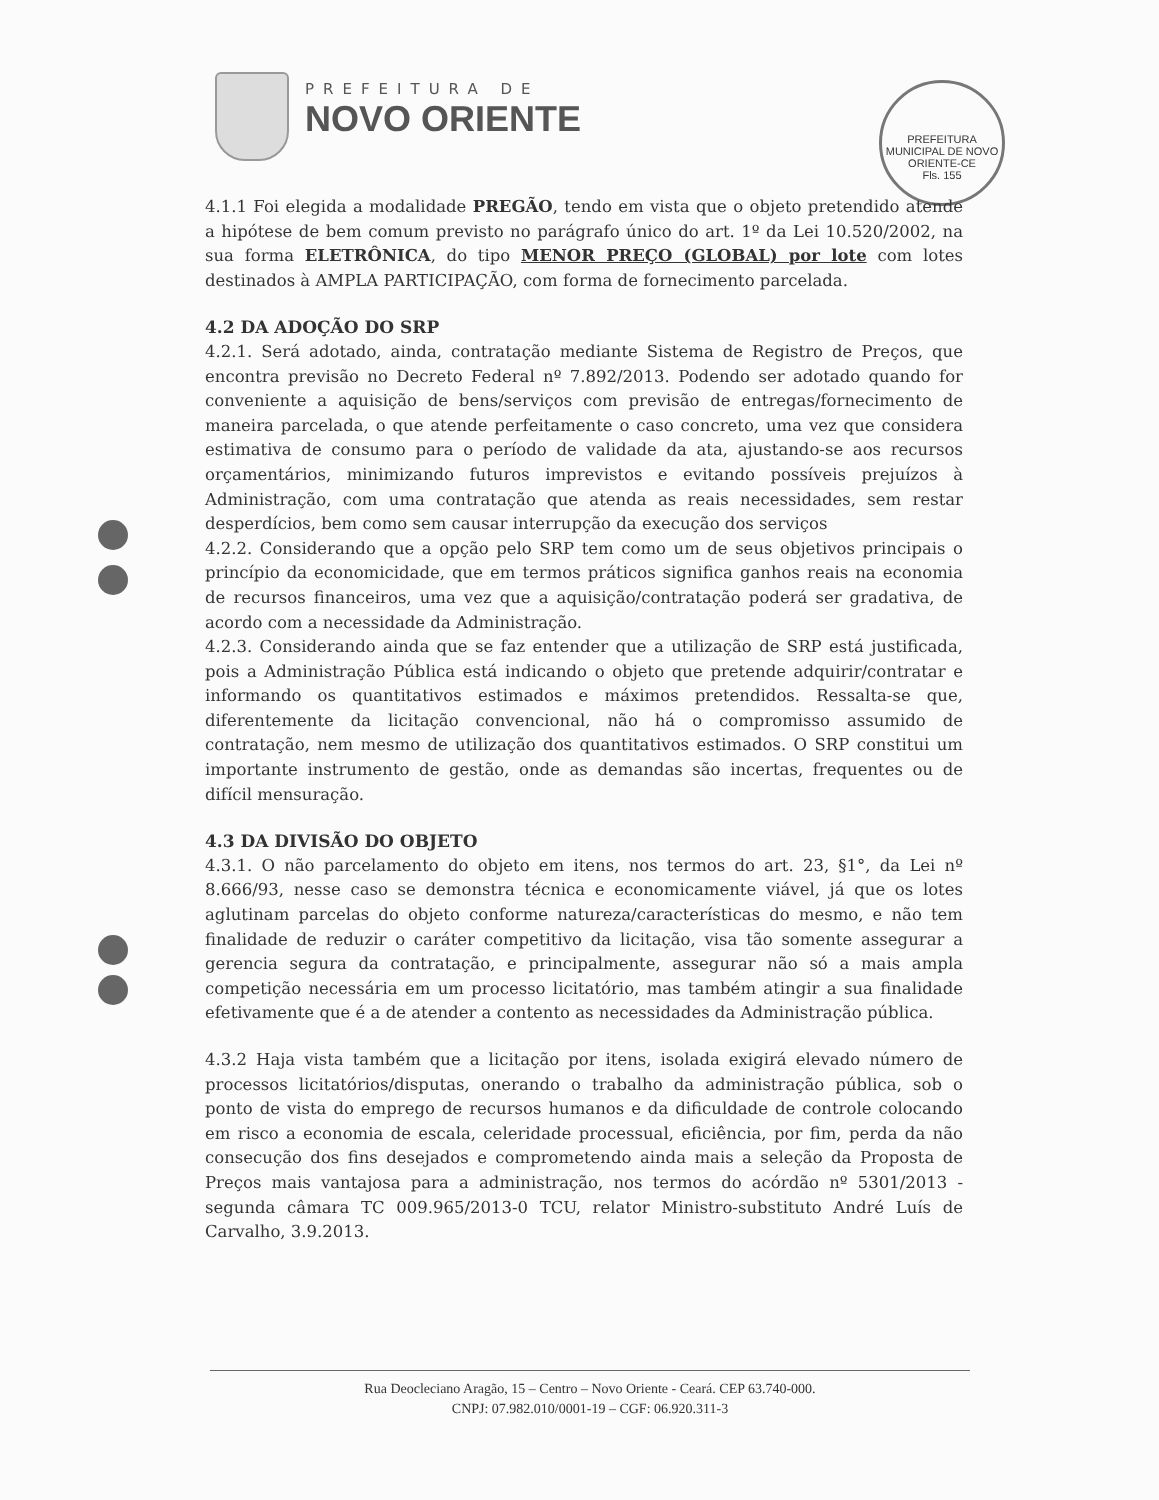PREFEITURA DE
NOVO ORIENTE
PREFEITURA MUNICIPAL DE NOVO ORIENTE-CE
Fls. 155
4.1.1 Foi elegida a modalidade PREGÃO, tendo em vista que o objeto pretendido atende a hipótese de bem comum previsto no parágrafo único do art. 1º da Lei 10.520/2002, na sua forma ELETRÔNICA, do tipo MENOR PREÇO (GLOBAL) por lote com lotes destinados à AMPLA PARTICIPAÇÃO, com forma de fornecimento parcelada.
4.2 DA ADOÇÃO DO SRP
4.2.1. Será adotado, ainda, contratação mediante Sistema de Registro de Preços, que encontra previsão no Decreto Federal nº 7.892/2013. Podendo ser adotado quando for conveniente a aquisição de bens/serviços com previsão de entregas/fornecimento de maneira parcelada, o que atende perfeitamente o caso concreto, uma vez que considera estimativa de consumo para o período de validade da ata, ajustando-se aos recursos orçamentários, minimizando futuros imprevistos e evitando possíveis prejuízos à Administração, com uma contratação que atenda as reais necessidades, sem restar desperdícios, bem como sem causar interrupção da execução dos serviços
4.2.2. Considerando que a opção pelo SRP tem como um de seus objetivos principais o princípio da economicidade, que em termos práticos significa ganhos reais na economia de recursos financeiros, uma vez que a aquisição/contratação poderá ser gradativa, de acordo com a necessidade da Administração.
4.2.3. Considerando ainda que se faz entender que a utilização de SRP está justificada, pois a Administração Pública está indicando o objeto que pretende adquirir/contratar e informando os quantitativos estimados e máximos pretendidos. Ressalta-se que, diferentemente da licitação convencional, não há o compromisso assumido de contratação, nem mesmo de utilização dos quantitativos estimados. O SRP constitui um importante instrumento de gestão, onde as demandas são incertas, frequentes ou de difícil mensuração.
4.3 DA DIVISÃO DO OBJETO
4.3.1. O não parcelamento do objeto em itens, nos termos do art. 23, §1°, da Lei nº 8.666/93, nesse caso se demonstra técnica e economicamente viável, já que os lotes aglutinam parcelas do objeto conforme natureza/características do mesmo, e não tem finalidade de reduzir o caráter competitivo da licitação, visa tão somente assegurar a gerencia segura da contratação, e principalmente, assegurar não só a mais ampla competição necessária em um processo licitatório, mas também atingir a sua finalidade efetivamente que é a de atender a contento as necessidades da Administração pública.
4.3.2 Haja vista também que a licitação por itens, isolada exigirá elevado número de processos licitatórios/disputas, onerando o trabalho da administração pública, sob o ponto de vista do emprego de recursos humanos e da dificuldade de controle colocando em risco a economia de escala, celeridade processual, eficiência, por fim, perda da não consecução dos fins desejados e comprometendo ainda mais a seleção da Proposta de Preços mais vantajosa para a administração, nos termos do acórdão nº 5301/2013 - segunda câmara TC 009.965/2013-0 TCU, relator Ministro-substituto André Luís de Carvalho, 3.9.2013.
Rua Deocleciano Aragão, 15 – Centro – Novo Oriente - Ceará. CEP 63.740-000.
CNPJ: 07.982.010/0001-19 – CGF: 06.920.311-3